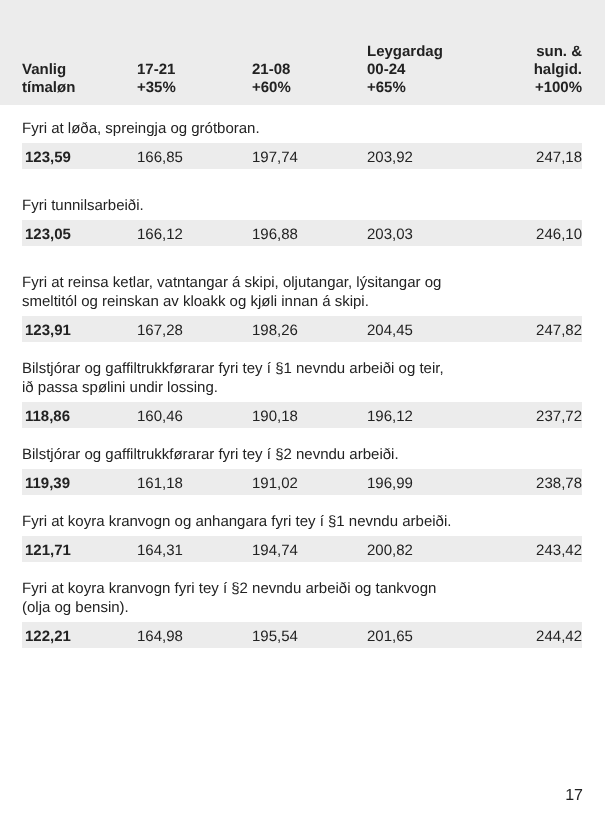| Vanlig tímaløn | 17-21 +35% | 21-08 +60% | Leygardag 00-24 +65% | sun. & halgid. +100% |
| --- | --- | --- | --- | --- |
| Fyri at løða, spreingja og grótboran. | | | | |
| 123,59 | 166,85 | 197,74 | 203,92 | 247,18 |
| Fyri tunnilsarbeiði. | | | | |
| 123,05 | 166,12 | 196,88 | 203,03 | 246,10 |
| Fyri at reinsa ketlar, vatntangar á skipi, oljutangar, lýsitangar og smeltitól og reinskan av kloakk og kjøli innan á skipi. | | | | |
| 123,91 | 167,28 | 198,26 | 204,45 | 247,82 |
| Bilstjórar og gaffiltrukkførarar fyri tey í §1 nevndu arbeiði og teir, ið passa spølini undir lossing. | | | | |
| 118,86 | 160,46 | 190,18 | 196,12 | 237,72 |
| Bilstjórar og gaffiltrukkførarar fyri tey í §2 nevndu arbeiði. | | | | |
| 119,39 | 161,18 | 191,02 | 196,99 | 238,78 |
| Fyri at koyra kranvogn og anhangara fyri tey í §1 nevndu arbeiði. | | | | |
| 121,71 | 164,31 | 194,74 | 200,82 | 243,42 |
| Fyri at koyra kranvogn fyri tey í §2 nevndu arbeiði og tankvogn (olja og bensin). | | | | |
| 122,21 | 164,98 | 195,54 | 201,65 | 244,42 |
17